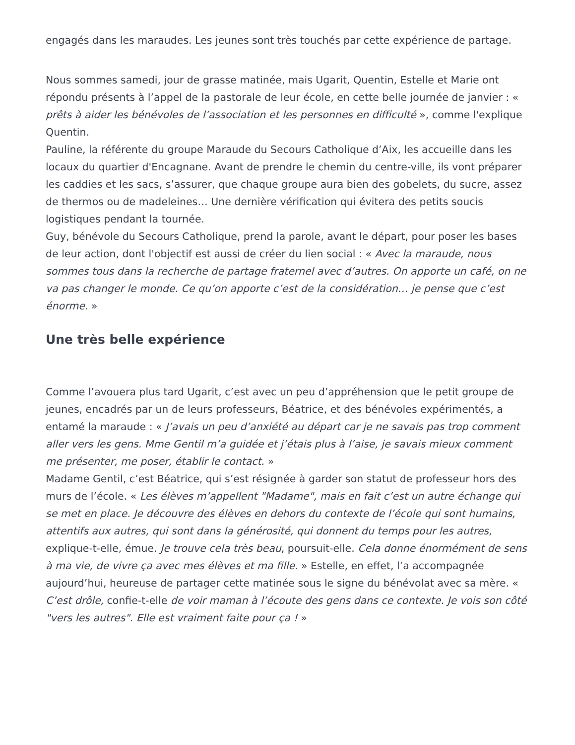engagés dans les maraudes. Les jeunes sont très touchés par cette expérience de partage.
Nous sommes samedi, jour de grasse matinée, mais Ugarit, Quentin, Estelle et Marie ont répondu présents à l’appel de la pastorale de leur école, en cette belle journée de janvier : « prêts à aider les bénévoles de l’association et les personnes en difficulté », comme l'explique Quentin.
Pauline, la référente du groupe Maraude du Secours Catholique d’Aix, les accueille dans les locaux du quartier d'Encagnane. Avant de prendre le chemin du centre-ville, ils vont préparer les caddies et les sacs, s’assurer, que chaque groupe aura bien des gobelets, du sucre, assez de thermos ou de madeleines… Une dernière vérification qui évitera des petits soucis logistiques pendant la tournée.
Guy, bénévole du Secours Catholique, prend la parole, avant le départ, pour poser les bases de leur action, dont l'objectif est aussi de créer du lien social : « Avec la maraude, nous sommes tous dans la recherche de partage fraternel avec d’autres. On apporte un café, on ne va pas changer le monde. Ce qu’on apporte c’est de la considération… je pense que c’est énorme. »
Une très belle expérience
Comme l’avouera plus tard Ugarit, c’est avec un peu d’appréhension que le petit groupe de jeunes, encadrés par un de leurs professeurs, Béatrice, et des bénévoles expérimentés, a entamé la maraude : « J’avais un peu d’anxiété au départ car je ne savais pas trop comment aller vers les gens. Mme Gentil m’a guidée et j’étais plus à l’aise, je savais mieux comment me présenter, me poser, établir le contact. »
Madame Gentil, c’est Béatrice, qui s’est résignée à garder son statut de professeur hors des murs de l’école. « Les élèves m’appellent "Madame", mais en fait c’est un autre échange qui se met en place. Je découvre des élèves en dehors du contexte de l’école qui sont humains, attentifs aux autres, qui sont dans la générosité, qui donnent du temps pour les autres, explique-t-elle, émue. Je trouve cela très beau, poursuit-elle. Cela donne énormément de sens à ma vie, de vivre ça avec mes élèves et ma fille. » Estelle, en effet, l’a accompagnée aujourd’hui, heureuse de partager cette matinée sous le signe du bénévolat avec sa mère. « C’est drôle, confie-t-elle de voir maman à l’écoute des gens dans ce contexte. Je vois son côté "vers les autres". Elle est vraiment faite pour ça ! »